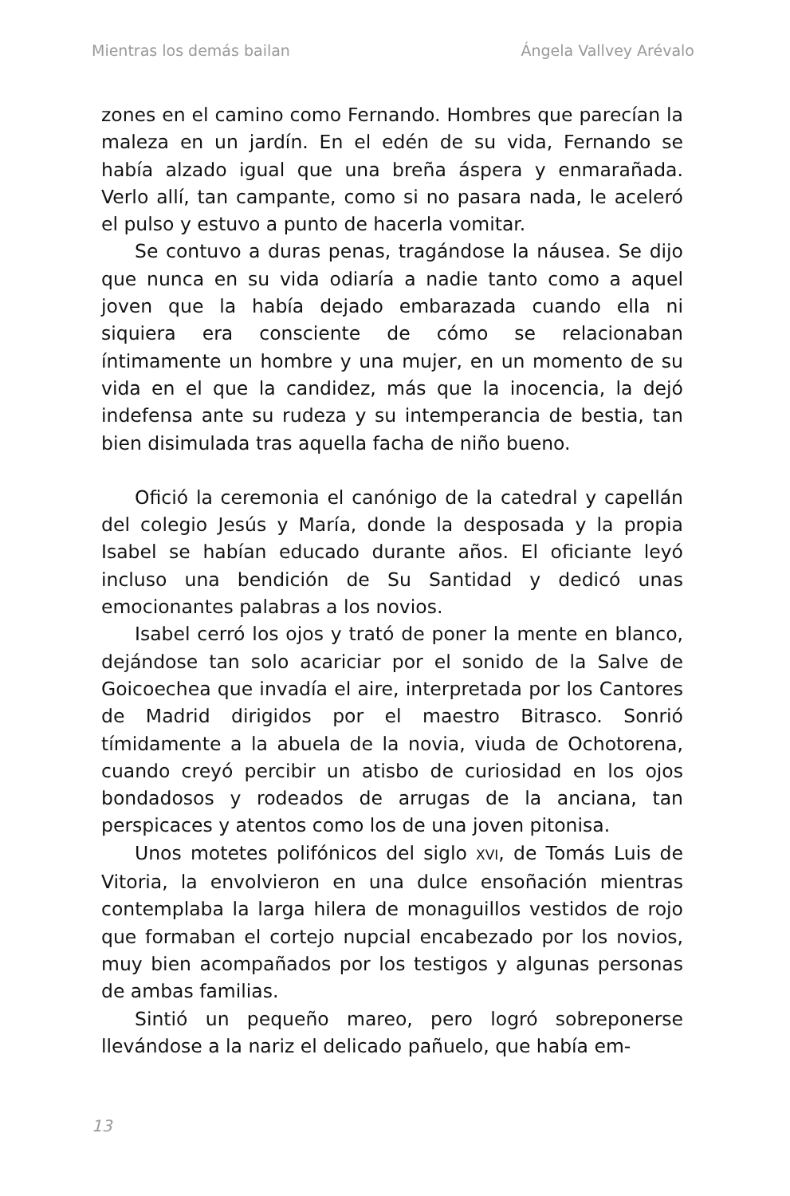Mientras los demás bailan Ángela Vallvey Arévalo
zones en el camino como Fernando. Hombres que parecían la maleza en un jardín. En el edén de su vida, Fernando se había alzado igual que una breña áspera y enmarañada. Verlo allí, tan campante, como si no pasara nada, le aceleró el pulso y estuvo a punto de hacerla vomitar.
Se contuvo a duras penas, tragándose la náusea. Se dijo que nunca en su vida odiaría a nadie tanto como a aquel joven que la había dejado embarazada cuando ella ni siquiera era consciente de cómo se relacionaban íntimamente un hombre y una mujer, en un momento de su vida en el que la candidez, más que la inocencia, la dejó indefensa ante su rudeza y su intemperancia de bestia, tan bien disimulada tras aquella facha de niño bueno.
Ofició la ceremonia el canónigo de la catedral y capellán del colegio Jesús y María, donde la desposada y la propia Isabel se habían educado durante años. El oficiante leyó incluso una bendición de Su Santidad y dedicó unas emocionantes palabras a los novios.
Isabel cerró los ojos y trató de poner la mente en blanco, dejándose tan solo acariciar por el sonido de la Salve de Goicoechea que invadía el aire, interpretada por los Cantores de Madrid dirigidos por el maestro Bitrasco. Sonrió tímidamente a la abuela de la novia, viuda de Ochotorena, cuando creyó percibir un atisbo de curiosidad en los ojos bondadosos y rodeados de arrugas de la anciana, tan perspicaces y atentos como los de una joven pitonisa.
Unos motetes polifónicos del siglo XVI, de Tomás Luis de Vitoria, la envolvieron en una dulce ensoñación mientras contemplaba la larga hilera de monaguillos vestidos de rojo que formaban el cortejo nupcial encabezado por los novios, muy bien acompañados por los testigos y algunas personas de ambas familias.
Sintió un pequeño mareo, pero logró sobreponerse llevándose a la nariz el delicado pañuelo, que había em-
13